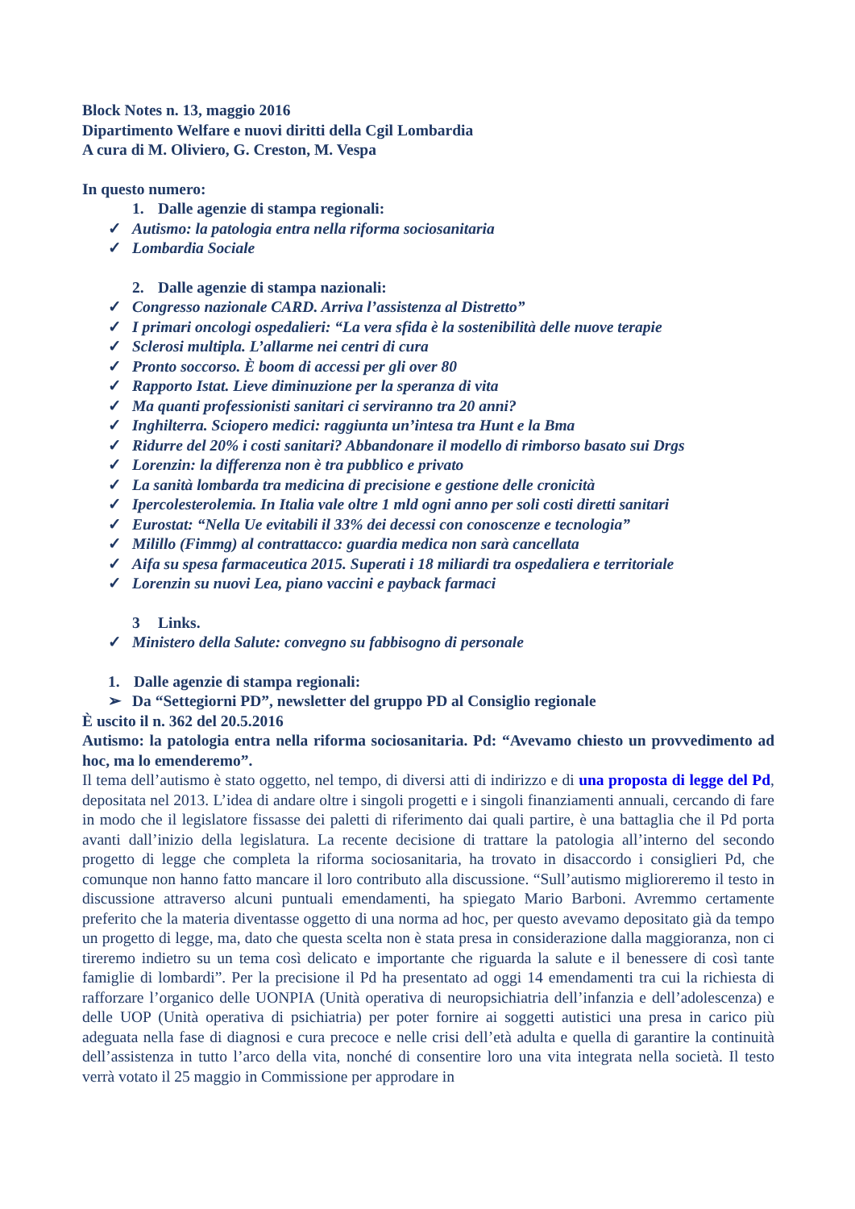Block Notes n. 13, maggio 2016
Dipartimento Welfare e nuovi diritti della Cgil Lombardia
A cura di M. Oliviero, G. Creston, M. Vespa
In questo numero:
1. Dalle agenzie di stampa regionali:
✓ Autismo: la patologia entra nella riforma sociosanitaria
✓ Lombardia Sociale
2. Dalle agenzie di stampa nazionali:
✓ Congresso nazionale CARD. Arriva l’assistenza al Distretto”
✓ I primari oncologi ospedalieri: “La vera sfida è la sostenibilità delle nuove terapie
✓ Sclerosi multipla. L’allarme nei centri di cura
✓ Pronto soccorso. È boom di accessi per gli over 80
✓ Rapporto Istat. Lieve diminuzione per la speranza di vita
✓ Ma quanti professionisti sanitari ci serviranno tra 20 anni?
✓ Inghilterra. Sciopero medici: raggiunta un’intesa tra Hunt e la Bma
✓ Ridurre del 20% i costi sanitari? Abbandonare il modello di rimborso basato sui Drgs
✓ Lorenzin: la differenza non è tra pubblico e privato
✓ La sanità lombarda tra medicina di precisione e gestione delle cronicità
✓ Ipercolesterolemia. In Italia vale oltre 1 mld ogni anno per soli costi diretti sanitari
✓ Eurostat: “Nella Ue evitabili il 33% dei decessi con conoscenze e tecnologia”
✓ Milillo (Fimmg) al contrattacco: guardia medica non sarà cancellata
✓ Aifa su spesa farmaceutica 2015. Superati i 18 miliardi tra ospedaliera e territoriale
✓ Lorenzin su nuovi Lea, piano vaccini e payback farmaci
3 Links.
✓ Ministero della Salute: convegno su fabbisogno di personale
1. Dalle agenzie di stampa regionali:
➢ Da “Settegiorni PD”, newsletter del gruppo PD al Consiglio regionale
È uscito il n. 362 del 20.5.2016
Autismo: la patologia entra nella riforma sociosanitaria. Pd: “Avevamo chiesto un provvedimento ad hoc, ma lo emenderemo”.
Il tema dell’autismo è stato oggetto, nel tempo, di diversi atti di indirizzo e di una proposta di legge del Pd, depositata nel 2013. L’idea di andare oltre i singoli progetti e i singoli finanziamenti annuali, cercando di fare in modo che il legislatore fissasse dei paletti di riferimento dai quali partire, è una battaglia che il Pd porta avanti dall’inizio della legislatura. La recente decisione di trattare la patologia all’interno del secondo progetto di legge che completa la riforma sociosanitaria, ha trovato in disaccordo i consiglieri Pd, che comunque non hanno fatto mancare il loro contributo alla discussione. “Sull’autismo miglioreremo il testo in discussione attraverso alcuni puntuali emendamenti, ha spiegato Mario Barboni. Avremmo certamente preferito che la materia diventasse oggetto di una norma ad hoc, per questo avevamo depositato già da tempo un progetto di legge, ma, dato che questa scelta non è stata presa in considerazione dalla maggioranza, non ci tireremo indietro su un tema così delicato e importante che riguarda la salute e il benessere di così tante famiglie di lombardi”. Per la precisione il Pd ha presentato ad oggi 14 emendamenti tra cui la richiesta di rafforzare l’organico delle UONPIA (Unità operativa di neuropsichiatria dell’infanzia e dell’adolescenza) e delle UOP (Unità operativa di psichiatria) per poter fornire ai soggetti autistici una presa in carico più adeguata nella fase di diagnosi e cura precoce e nelle crisi dell’età adulta e quella di garantire la continuità dell’assistenza in tutto l’arco della vita, nonché di consentire loro una vita integrata nella società. Il testo verrà votato il 25 maggio in Commissione per approdare in